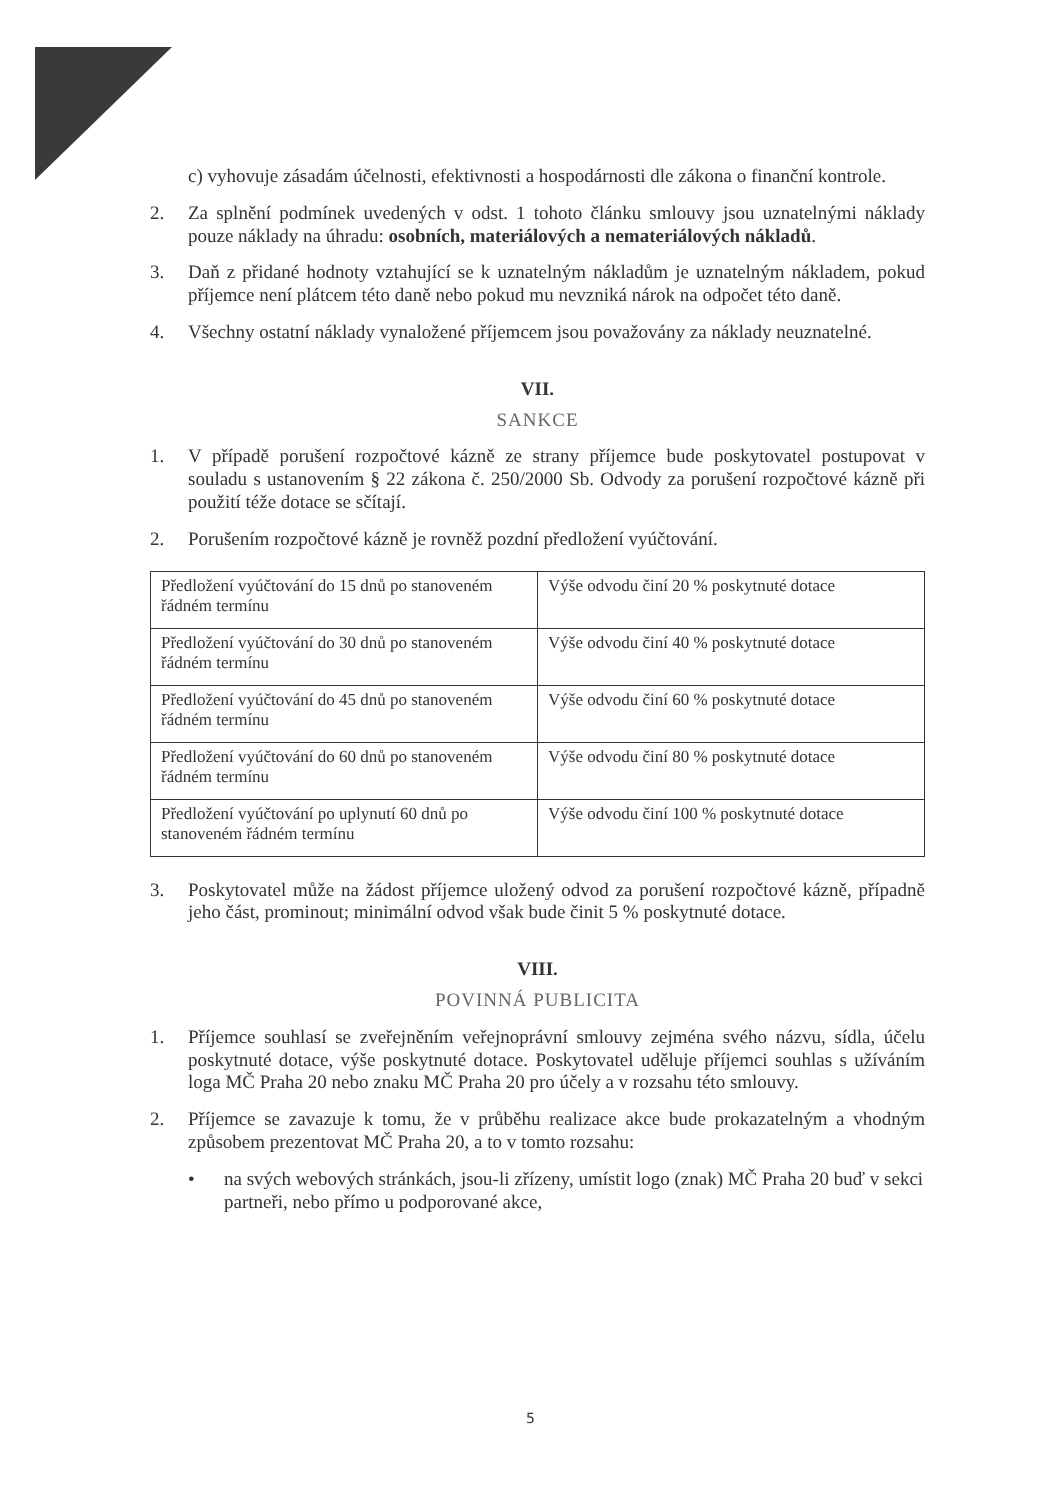c) vyhovuje zásadám účelnosti, efektivnosti a hospodárnosti dle zákona o finanční kontrole.
2. Za splnění podmínek uvedených v odst. 1 tohoto článku smlouvy jsou uznatelnými náklady pouze náklady na úhradu: osobních, materiálových a nemateriálových nákladů.
3. Daň z přidané hodnoty vztahující se k uznatelným nákladům je uznatelným nákladem, pokud příjemce není plátcem této daně nebo pokud mu nevzniká nárok na odpočet této daně.
4. Všechny ostatní náklady vynaložené příjemcem jsou považovány za náklady neuznatelné.
VII.
SANKCE
1. V případě porušení rozpočtové kázně ze strany příjemce bude poskytovatel postupovat v souladu s ustanovením § 22 zákona č. 250/2000 Sb. Odvody za porušení rozpočtové kázně při použití téže dotace se sčítají.
2. Porušením rozpočtové kázně je rovněž pozdní předložení vyúčtování.
| Předložení vyúčtování do 15 dnů po stanoveném řádném termínu | Výše odvodu činí 20 % poskytnuté dotace |
| Předložení vyúčtování do 30 dnů po stanoveném řádném termínu | Výše odvodu činí 40 % poskytnuté dotace |
| Předložení vyúčtování do 45 dnů po stanoveném řádném termínu | Výše odvodu činí 60 % poskytnuté dotace |
| Předložení vyúčtování do 60 dnů po stanoveném řádném termínu | Výše odvodu činí 80 % poskytnuté dotace |
| Předložení vyúčtování po uplynutí 60 dnů po stanoveném řádném termínu | Výše odvodu činí 100 % poskytnuté dotace |
3. Poskytovatel může na žádost příjemce uložený odvod za porušení rozpočtové kázně, případně jeho část, prominout; minimální odvod však bude činit 5 % poskytnuté dotace.
VIII.
POVINNÁ PUBLICITA
1. Příjemce souhlasí se zveřejněním veřejnoprávní smlouvy zejména svého názvu, sídla, účelu poskytnuté dotace, výše poskytnuté dotace. Poskytovatel uděluje příjemci souhlas s užíváním loga MČ Praha 20 nebo znaku MČ Praha 20 pro účely a v rozsahu této smlouvy.
2. Příjemce se zavazuje k tomu, že v průběhu realizace akce bude prokazatelným a vhodným způsobem prezentovat MČ Praha 20, a to v tomto rozsahu:
• na svých webových stránkách, jsou-li zřízeny, umístit logo (znak) MČ Praha 20 buď v sekci partneři, nebo přímo u podporované akce,
5